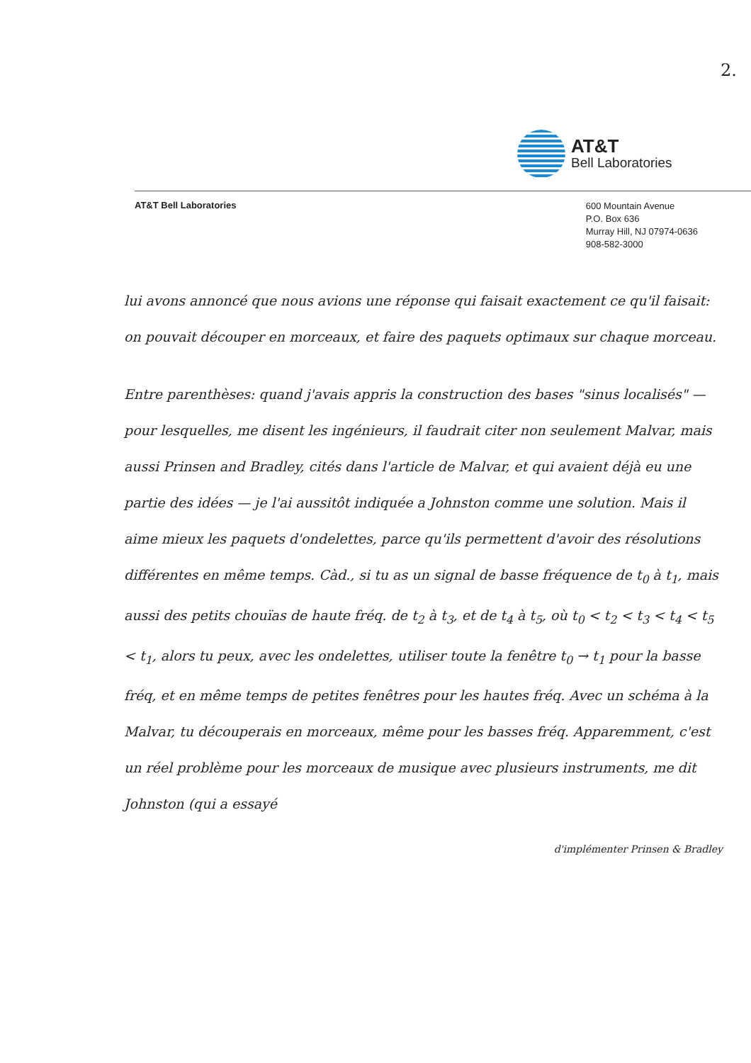2.
AT&T
Bell Laboratories
AT&T Bell Laboratories
600 Mountain Avenue
P.O. Box 636
Murray Hill, NJ 07974-0636
908-582-3000
lui avons annoncé que nous avions une réponse qui faisait exactement ce qu'il faisait: on pouvait découper en morceaux, et faire des paquets optimaux sur chaque morceau.
Entre parenthèses: quand j'avais appris la construction des bases "sinus localisés" — pour lesquelles, me disent les ingénieurs, il faudrait citer non seulement Malvar, mais aussi Prinsen and Bradley, cités dans l'article de Malvar, et qui avaient déjà eu une partie des idées — je l'ai aussitôt indiquée a Johnston comme une solution. Mais il aime mieux les paquets d'ondelettes, parce qu'ils permettent d'avoir des résolutions différentes en même temps. Càd., si tu as un signal de basse fréquence de t<sub>0</sub> à t<sub>1</sub>, mais aussi des petits chouïas de haute fréq. de t<sub>2</sub> à t<sub>3</sub>, et de t<sub>4</sub> à t<sub>5</sub>, où t<sub>0</sub> < t<sub>2</sub> < t<sub>3</sub> < t<sub>4</sub> < t<sub>5</sub> < t<sub>1</sub>, alors tu peux, avec les ondelettes, utiliser toute la fenêtre t<sub>0</sub> → t<sub>1</sub> pour la basse fréq, et en même temps de petites fenêtres pour les hautes fréq. Avec un schéma à la Malvar, tu découperais en morceaux, même pour les basses fréq. Apparemment, c'est un réel problème pour les morceaux de musique avec plusieurs instruments, me dit Johnston (qui a essayé
d'implémenter Prinsen & Bradley